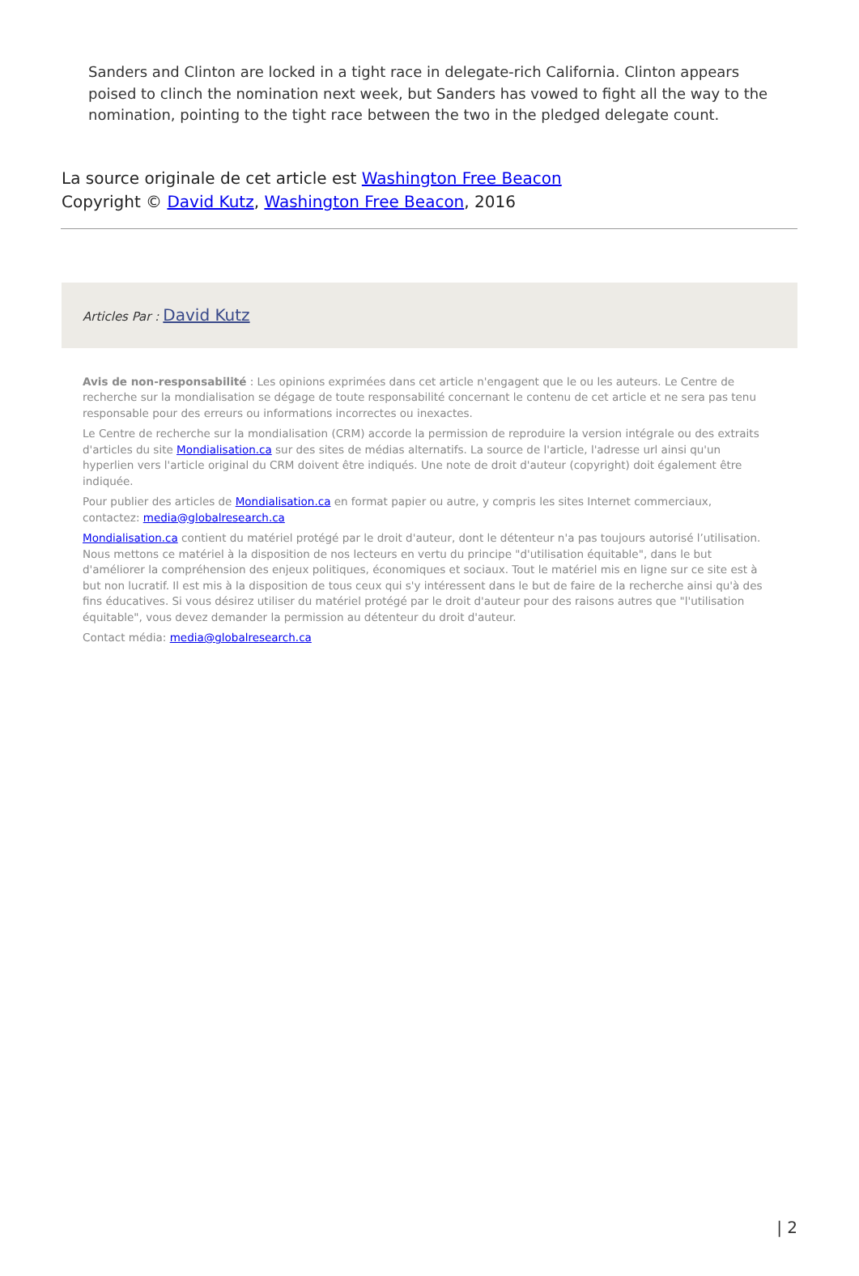Sanders and Clinton are locked in a tight race in delegate-rich California. Clinton appears poised to clinch the nomination next week, but Sanders has vowed to fight all the way to the nomination, pointing to the tight race between the two in the pledged delegate count.
La source originale de cet article est Washington Free Beacon
Copyright © David Kutz, Washington Free Beacon, 2016
Articles Par : David Kutz
Avis de non-responsabilité : Les opinions exprimées dans cet article n'engagent que le ou les auteurs. Le Centre de recherche sur la mondialisation se dégage de toute responsabilité concernant le contenu de cet article et ne sera pas tenu responsable pour des erreurs ou informations incorrectes ou inexactes.
Le Centre de recherche sur la mondialisation (CRM) accorde la permission de reproduire la version intégrale ou des extraits d'articles du site Mondialisation.ca sur des sites de médias alternatifs. La source de l'article, l'adresse url ainsi qu'un hyperlien vers l'article original du CRM doivent être indiqués. Une note de droit d'auteur (copyright) doit également être indiquée.
Pour publier des articles de Mondialisation.ca en format papier ou autre, y compris les sites Internet commerciaux, contactez: media@globalresearch.ca
Mondialisation.ca contient du matériel protégé par le droit d'auteur, dont le détenteur n'a pas toujours autorisé l’utilisation. Nous mettons ce matériel à la disposition de nos lecteurs en vertu du principe "d'utilisation équitable", dans le but d'améliorer la compréhension des enjeux politiques, économiques et sociaux. Tout le matériel mis en ligne sur ce site est à but non lucratif. Il est mis à la disposition de tous ceux qui s'y intéressent dans le but de faire de la recherche ainsi qu'à des fins éducatives. Si vous désirez utiliser du matériel protégé par le droit d'auteur pour des raisons autres que "l'utilisation équitable", vous devez demander la permission au détenteur du droit d'auteur.
Contact média: media@globalresearch.ca
| 2